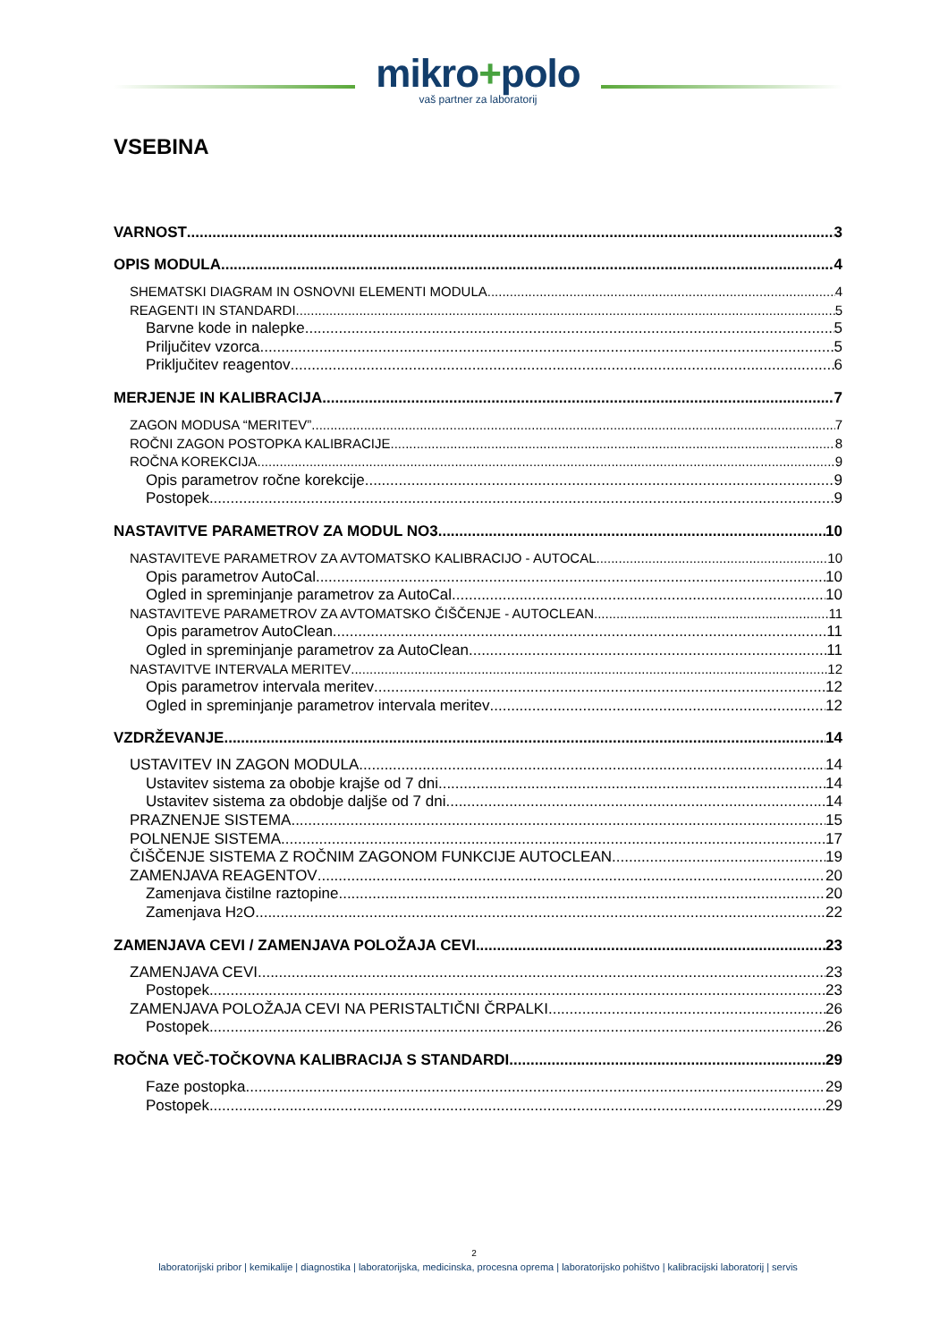mikro+polo
vaš partner za laboratorij
VSEBINA
VARNOST 3
OPIS MODULA 4
SHEMATSKI DIAGRAM IN OSNOVNI ELEMENTI MODULA 4
REAGENTI IN STANDARDI 5
Barvne kode in nalepke 5
Priljučitev vzorca 5
Priključitev reagentov 6
MERJENJE IN KALIBRACIJA 7
ZAGON MODUSA “MERITEV” 7
ROČNI ZAGON POSTOPKA KALIBRACIJE 8
ROČNA KOREKCIJA 9
Opis parametrov ročne korekcije 9
Postopek 9
NASTAVITVE PARAMETROV ZA MODUL NO3 10
NASTAVITEVE PARAMETROV ZA AVTOMATSKO KALIBRACIJO - AUTOCAL 10
Opis parametrov AutoCal 10
Ogled in spreminjanje parametrov za AutoCal 10
NASTAVITEVE PARAMETROV ZA AVTOMATSKO ČIŠČENJE - AUTOCLEAN 11
Opis parametrov AutoClean 11
Ogled in spreminjanje parametrov za AutoClean 11
NASTAVITVE INTERVALA MERITEV 12
Opis parametrov intervala meritev 12
Ogled in spreminjanje parametrov intervala meritev 12
VZDRŽEVANJE 14
USTAVITEV IN ZAGON MODULA 14
Ustavitev sistema za obobje krajše od 7 dni 14
Ustavitev sistema za obdobje daljše od 7 dni 14
PRAZNENJE SISTEMA 15
POLNENJE SISTEMA 17
ČIŠČENJE SISTEMA Z ROČNIM ZAGONOM FUNKCIJE AUTOCLEAN 19
ZAMENJAVA REAGENTOV 20
Zamenjava čistilne raztopine 20
Zamenjava H<sub>2</sub>O 22
ZAMENJAVA CEVI / ZAMENJAVA POLOŽAJA CEVI 23
ZAMENJAVA CEVI 23
Postopek 23
ZAMENJAVA POLOŽAJA CEVI NA PERISTALTIČNI ČRPALKI 26
Postopek 26
ROČNA VEČ-TOČKOVNA KALIBRACIJA S STANDARDI 29
Faze postopka 29
Postopek 29
2
laboratorijski pribor | kemikalije | diagnostika | laboratorijska, medicinska, procesna oprema | laboratorijsko pohištvo | kalibracijski laboratorij | servis